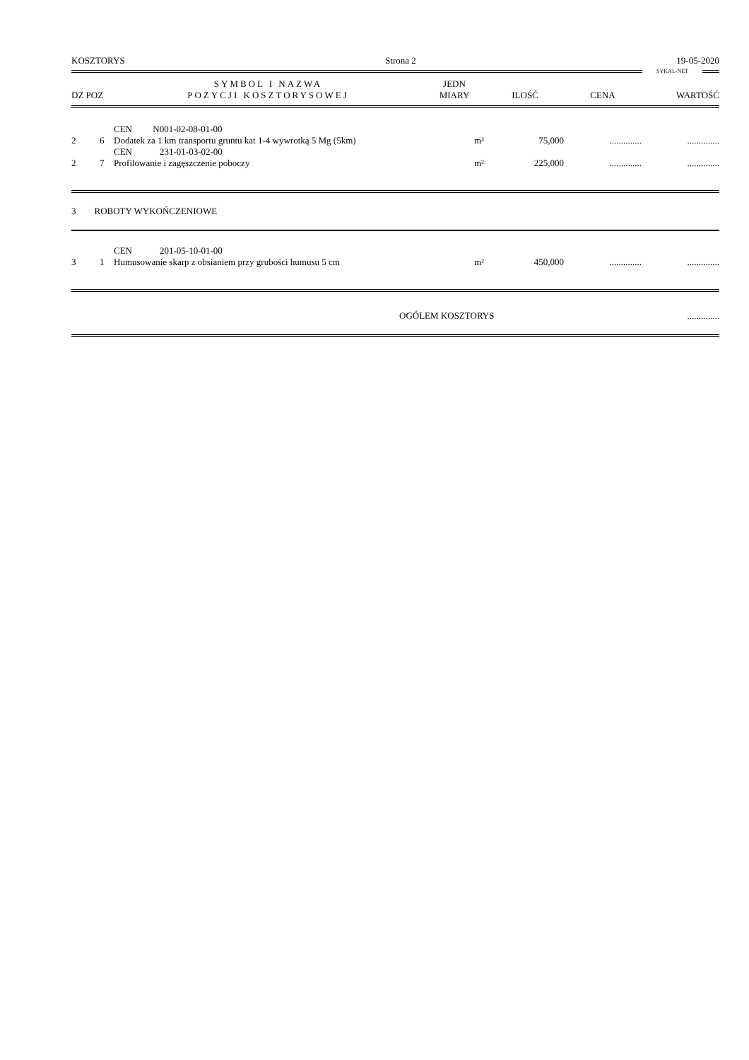KOSZTORYS Strona 2 19-05-2020
SYKAL-NET
| DZ POZ | SYMBOL I NAZWA POZYCJI KOSZTORYSOWEJ | JEDN MIARY | ILOŚĆ | CENA | WARTOŚĆ |
| --- | --- | --- | --- | --- | --- |
| 2 | 6 | CEN N001-02-08-01-00 Dodatek za 1 km transportu gruntu kat 1-4 wywrotką 5 Mg (5km) | m³ | 75,000 | .............. | .............. |
| 2 | 7 | CEN 231-01-03-02-00 Profilowanie i zagęszczenie poboczy | m² | 225,000 | .............. | .............. |
3 ROBOTY WYKOŃCZENIOWE
| 3 | 1 | CEN 201-05-10-01-00 Humusowanie skarp z obsianiem przy grubości humusu 5 cm | m² | 450,000 | .............. | .............. |
OGÓLEM KOSZTORYS..............